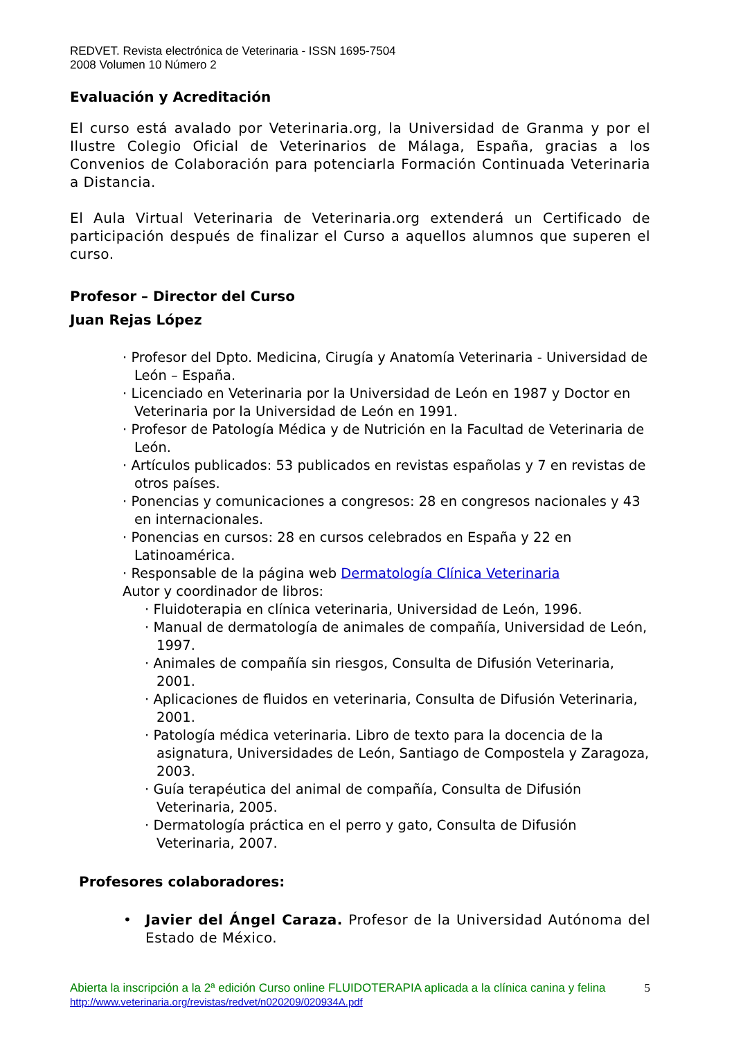REDVET. Revista electrónica de Veterinaria - ISSN 1695-7504
2008 Volumen 10 Número 2
Evaluación y Acreditación
El curso está avalado por Veterinaria.org, la Universidad de Granma y por el Ilustre Colegio Oficial de Veterinarios de Málaga, España, gracias a los Convenios de Colaboración para potenciarla Formación Continuada Veterinaria a Distancia.
El Aula Virtual Veterinaria de Veterinaria.org extenderá un Certificado de participación después de finalizar el Curso a aquellos alumnos que superen el curso.
Profesor – Director del Curso
Juan Rejas López
· Profesor del Dpto. Medicina, Cirugía y Anatomía Veterinaria - Universidad de León – España.
· Licenciado en Veterinaria por la Universidad de León en 1987 y Doctor en Veterinaria por la Universidad de León en 1991.
· Profesor de Patología Médica y de Nutrición en la Facultad de Veterinaria de León.
· Artículos publicados: 53 publicados en revistas españolas y 7 en revistas de otros países.
· Ponencias y comunicaciones a congresos: 28 en congresos nacionales y 43 en internacionales.
· Ponencias en cursos: 28 en cursos celebrados en España y 22 en Latinoamérica.
· Responsable de la página web Dermatología Clínica Veterinaria
Autor y coordinador de libros:
· Fluidoterapia en clínica veterinaria, Universidad de León, 1996.
· Manual de dermatología de animales de compañía, Universidad de León, 1997.
· Animales de compañía sin riesgos, Consulta de Difusión Veterinaria, 2001.
· Aplicaciones de fluidos en veterinaria, Consulta de Difusión Veterinaria, 2001.
· Patología médica veterinaria. Libro de texto para la docencia de la asignatura, Universidades de León, Santiago de Compostela y Zaragoza, 2003.
· Guía terapéutica del animal de compañía, Consulta de Difusión Veterinaria, 2005.
· Dermatología práctica en el perro y gato, Consulta de Difusión Veterinaria, 2007.
Profesores colaboradores:
• Javier del Ángel Caraza. Profesor de la Universidad Autónoma del Estado de México.
Abierta la inscripción a la 2ª edición Curso online FLUIDOTERAPIA aplicada a la clínica canina y felina 5
http://www.veterinaria.org/revistas/redvet/n020209/020934A.pdf